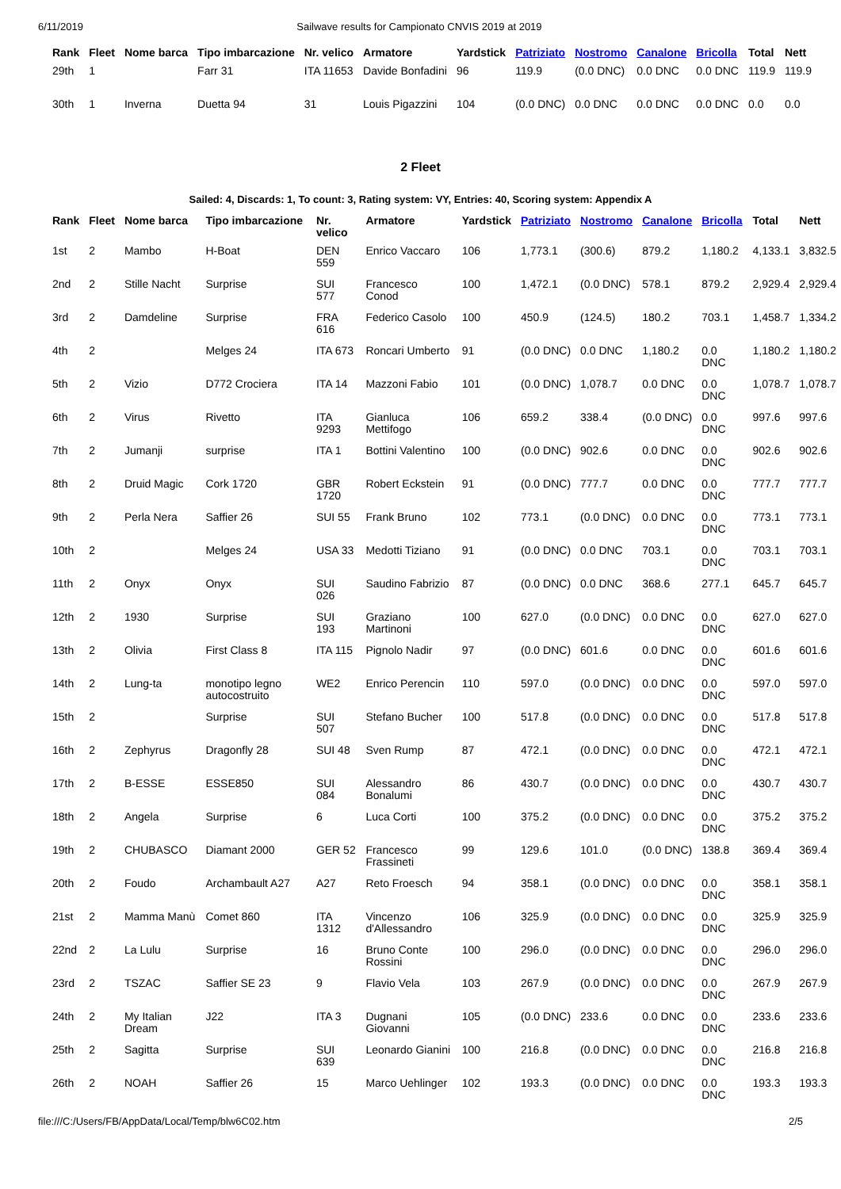6/11/2019 Sailwave results for Campionato CNVIS 2019 at 2019
| Rank | Fleet | Nome barca | Tipo imbarcazione | Nr. velico | Armatore | Yardstick | Patriziato | Nostromo | Canalone | Bricolla | Total | Nett |
| --- | --- | --- | --- | --- | --- | --- | --- | --- | --- | --- | --- | --- |
| 29th | 1 | | Farr 31 | ITA 11653 | Davide Bonfadini | 96 | 119.9 | (0.0 DNC) | 0.0 DNC | 0.0 DNC | 119.9 | 119.9 |
| 30th | 1 | Inverna | Duetta 94 | 31 | Louis Pigazzini | 104 | (0.0 DNC) | 0.0 DNC | 0.0 DNC | 0.0 DNC | 0.0 | 0.0 |
2 Fleet
Sailed: 4, Discards: 1, To count: 3, Rating system: VY, Entries: 40, Scoring system: Appendix A
| Rank | Fleet | Nome barca | Tipo imbarcazione | Nr. velico | Armatore | Yardstick | Patriziato | Nostromo | Canalone | Bricolla | Total | Nett |
| --- | --- | --- | --- | --- | --- | --- | --- | --- | --- | --- | --- | --- |
| 1st | 2 | Mambo | H-Boat | DEN 559 | Enrico Vaccaro | 106 | 1,773.1 | (300.6) | 879.2 | 1,180.2 | 4,133.1 | 3,832.5 |
| 2nd | 2 | Stille Nacht | Surprise | SUI 577 | Francesco Conod | 100 | 1,472.1 | (0.0 DNC) | 578.1 | 879.2 | 2,929.4 | 2,929.4 |
| 3rd | 2 | Damdeline | Surprise | FRA 616 | Federico Casolo | 100 | 450.9 | (124.5) | 180.2 | 703.1 | 1,458.7 | 1,334.2 |
| 4th | 2 | | Melges 24 | ITA 673 | Roncari Umberto | 91 | (0.0 DNC) | 0.0 DNC | 1,180.2 | 0.0 DNC | 1,180.2 | 1,180.2 |
| 5th | 2 | Vizio | D772 Crociera | ITA 14 | Mazzoni Fabio | 101 | (0.0 DNC) | 1,078.7 | 0.0 DNC | 0.0 DNC | 1,078.7 | 1,078.7 |
| 6th | 2 | Virus | Rivetto | ITA 9293 | Gianluca Mettifogo | 106 | 659.2 | 338.4 | (0.0 DNC) | 0.0 DNC | 997.6 | 997.6 |
| 7th | 2 | Jumanji | surprise | ITA 1 | Bottini Valentino | 100 | (0.0 DNC) | 902.6 | 0.0 DNC | 0.0 DNC | 902.6 | 902.6 |
| 8th | 2 | Druid Magic | Cork 1720 | GBR 1720 | Robert Eckstein | 91 | (0.0 DNC) | 777.7 | 0.0 DNC | 0.0 DNC | 777.7 | 777.7 |
| 9th | 2 | Perla Nera | Saffier 26 | SUI 55 | Frank Bruno | 102 | 773.1 | (0.0 DNC) | 0.0 DNC | 0.0 DNC | 773.1 | 773.1 |
| 10th | 2 | | Melges 24 | USA 33 | Medotti Tiziano | 91 | (0.0 DNC) | 0.0 DNC | 703.1 | 0.0 DNC | 703.1 | 703.1 |
| 11th | 2 | Onyx | Onyx | SUI 026 | Saudino Fabrizio | 87 | (0.0 DNC) | 0.0 DNC | 368.6 | 277.1 | 645.7 | 645.7 |
| 12th | 2 | 1930 | Surprise | SUI 193 | Graziano Martinoni | 100 | 627.0 | (0.0 DNC) | 0.0 DNC | 0.0 DNC | 627.0 | 627.0 |
| 13th | 2 | Olivia | First Class 8 | ITA 115 | Pignolo Nadir | 97 | (0.0 DNC) | 601.6 | 0.0 DNC | 0.0 DNC | 601.6 | 601.6 |
| 14th | 2 | Lung-ta | monotipo legno autocostruito | WE2 | Enrico Perencin | 110 | 597.0 | (0.0 DNC) | 0.0 DNC | 0.0 DNC | 597.0 | 597.0 |
| 15th | 2 | | Surprise | SUI 507 | Stefano Bucher | 100 | 517.8 | (0.0 DNC) | 0.0 DNC | 0.0 DNC | 517.8 | 517.8 |
| 16th | 2 | Zephyrus | Dragonfly 28 | SUI 48 | Sven Rump | 87 | 472.1 | (0.0 DNC) | 0.0 DNC | 0.0 DNC | 472.1 | 472.1 |
| 17th | 2 | B-ESSE | ESSE850 | SUI 084 | Alessandro Bonalumi | 86 | 430.7 | (0.0 DNC) | 0.0 DNC | 0.0 DNC | 430.7 | 430.7 |
| 18th | 2 | Angela | Surprise | 6 | Luca Corti | 100 | 375.2 | (0.0 DNC) | 0.0 DNC | 0.0 DNC | 375.2 | 375.2 |
| 19th | 2 | CHUBASCO | Diamant 2000 | GER 52 | Francesco Frassineti | 99 | 129.6 | 101.0 | (0.0 DNC) | 138.8 | 369.4 | 369.4 |
| 20th | 2 | Foudo | Archambault A27 | A27 | Reto Froesch | 94 | 358.1 | (0.0 DNC) | 0.0 DNC | 0.0 DNC | 358.1 | 358.1 |
| 21st | 2 | Mamma Manù | Comet 860 | ITA 1312 | Vincenzo d'Allessandro | 106 | 325.9 | (0.0 DNC) | 0.0 DNC | 0.0 DNC | 325.9 | 325.9 |
| 22nd | 2 | La Lulu | Surprise | 16 | Bruno Conte Rossini | 100 | 296.0 | (0.0 DNC) | 0.0 DNC | 0.0 DNC | 296.0 | 296.0 |
| 23rd | 2 | TSZAC | Saffier SE 23 | 9 | Flavio Vela | 103 | 267.9 | (0.0 DNC) | 0.0 DNC | 0.0 DNC | 267.9 | 267.9 |
| 24th | 2 | My Italian Dream | J22 | ITA 3 | Dugnani Giovanni | 105 | (0.0 DNC) | 233.6 | 0.0 DNC | 0.0 DNC | 233.6 | 233.6 |
| 25th | 2 | Sagitta | Surprise | SUI 639 | Leonardo Gianini | 100 | 216.8 | (0.0 DNC) | 0.0 DNC | 0.0 DNC | 216.8 | 216.8 |
| 26th | 2 | NOAH | Saffier 26 | 15 | Marco Uehlinger | 102 | 193.3 | (0.0 DNC) | 0.0 DNC | 0.0 DNC | 193.3 | 193.3 |
file:///C:/Users/FB/AppData/Local/Temp/blw6C02.htm 2/5